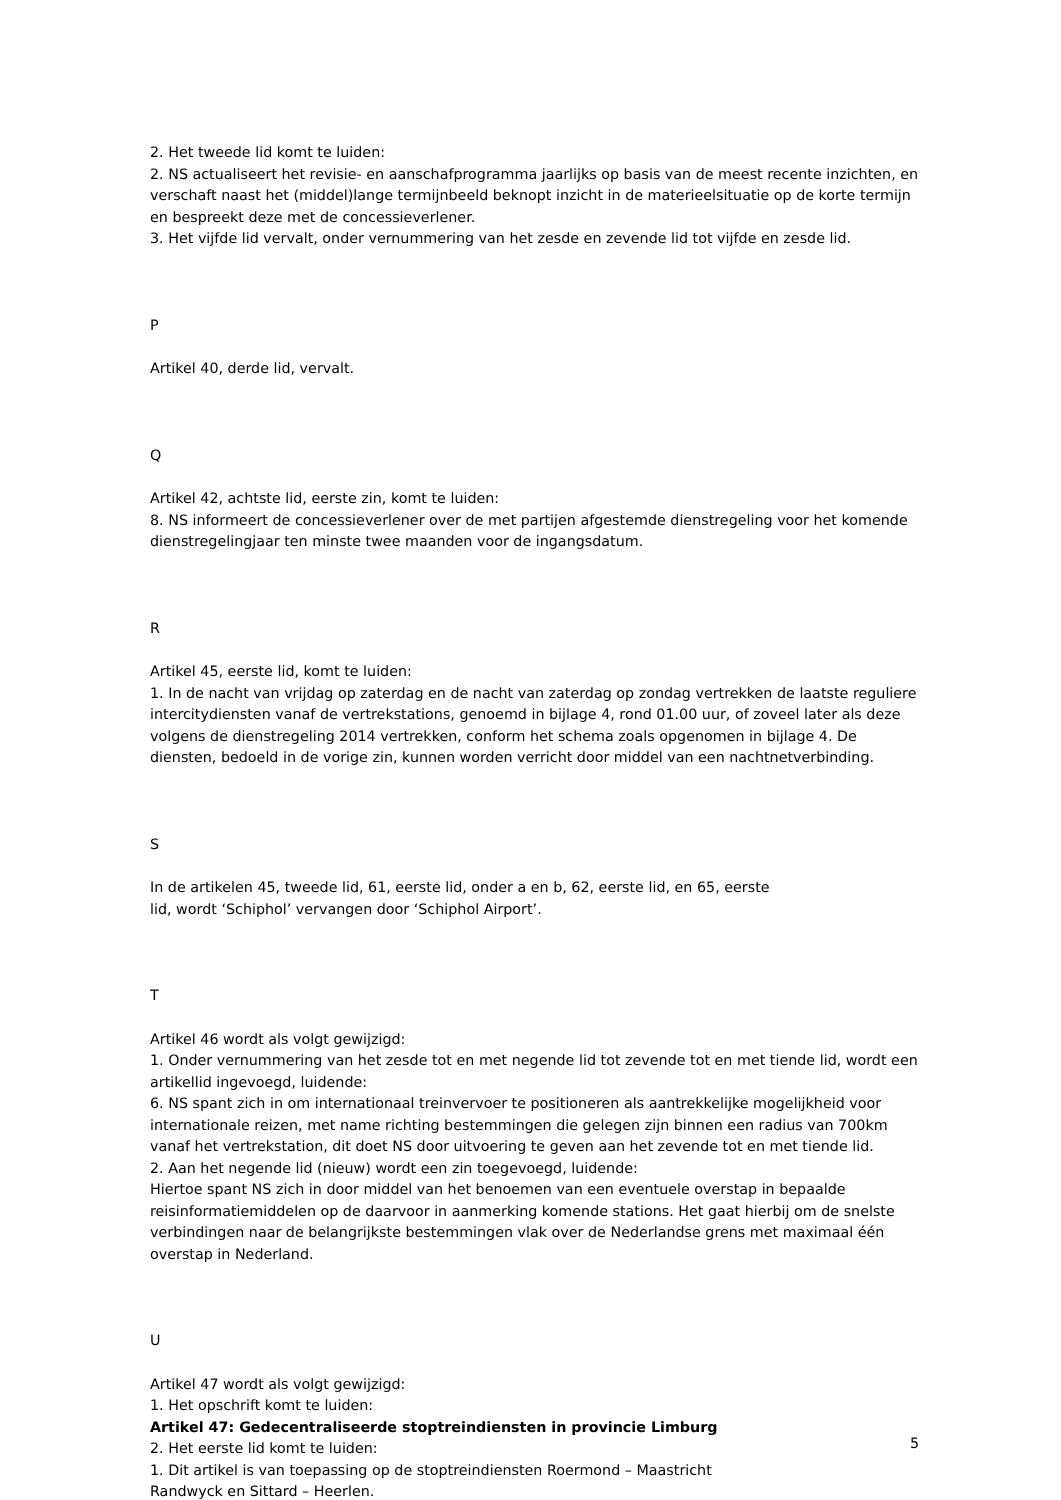2. Het tweede lid komt te luiden:
2. NS actualiseert het revisie- en aanschafprogramma jaarlijks op basis van de meest recente inzichten, en verschaft naast het (middel)lange termijnbeeld beknopt inzicht in de materieelsituatie op de korte termijn en bespreekt deze met de concessieverlener.
3. Het vijfde lid vervalt, onder vernummering van het zesde en zevende lid tot vijfde en zesde lid.
P
Artikel 40, derde lid, vervalt.
Q
Artikel 42, achtste lid, eerste zin, komt te luiden:
8. NS informeert de concessieverlener over de met partijen afgestemde dienstregeling voor het komende dienstregelingjaar ten minste twee maanden voor de ingangsdatum.
R
Artikel 45, eerste lid, komt te luiden:
1. In de nacht van vrijdag op zaterdag en de nacht van zaterdag op zondag vertrekken de laatste reguliere intercitydiensten vanaf de vertrekstations, genoemd in bijlage 4, rond 01.00 uur, of zoveel later als deze volgens de dienstregeling 2014 vertrekken, conform het schema zoals opgenomen in bijlage 4. De diensten, bedoeld in de vorige zin, kunnen worden verricht door middel van een nachtnetverbinding.
S
In de artikelen 45, tweede lid, 61, eerste lid, onder a en b, 62, eerste lid, en 65, eerste
lid, wordt ‘Schiphol’ vervangen door ‘Schiphol Airport’.
T
Artikel 46 wordt als volgt gewijzigd:
1. Onder vernummering van het zesde tot en met negende lid tot zevende tot en met tiende lid, wordt een artikellid ingevoegd, luidende:
6. NS spant zich in om internationaal treinvervoer te positioneren als aantrekkelijke mogelijkheid voor internationale reizen, met name richting bestemmingen die gelegen zijn binnen een radius van 700km vanaf het vertrekstation, dit doet NS door uitvoering te geven aan het zevende tot en met tiende lid.
2. Aan het negende lid (nieuw) wordt een zin toegevoegd, luidende:
Hiertoe spant NS zich in door middel van het benoemen van een eventuele overstap in bepaalde reisinformatiemiddelen op de daarvoor in aanmerking komende stations. Het gaat hierbij om de snelste verbindingen naar de belangrijkste bestemmingen vlak over de Nederlandse grens met maximaal één overstap in Nederland.
U
Artikel 47 wordt als volgt gewijzigd:
1. Het opschrift komt te luiden:
Artikel 47: Gedecentraliseerde stoptreindiensten in provincie Limburg
2. Het eerste lid komt te luiden:
1. Dit artikel is van toepassing op de stoptreindiensten Roermond – Maastricht
Randwyck en Sittard – Heerlen.
5